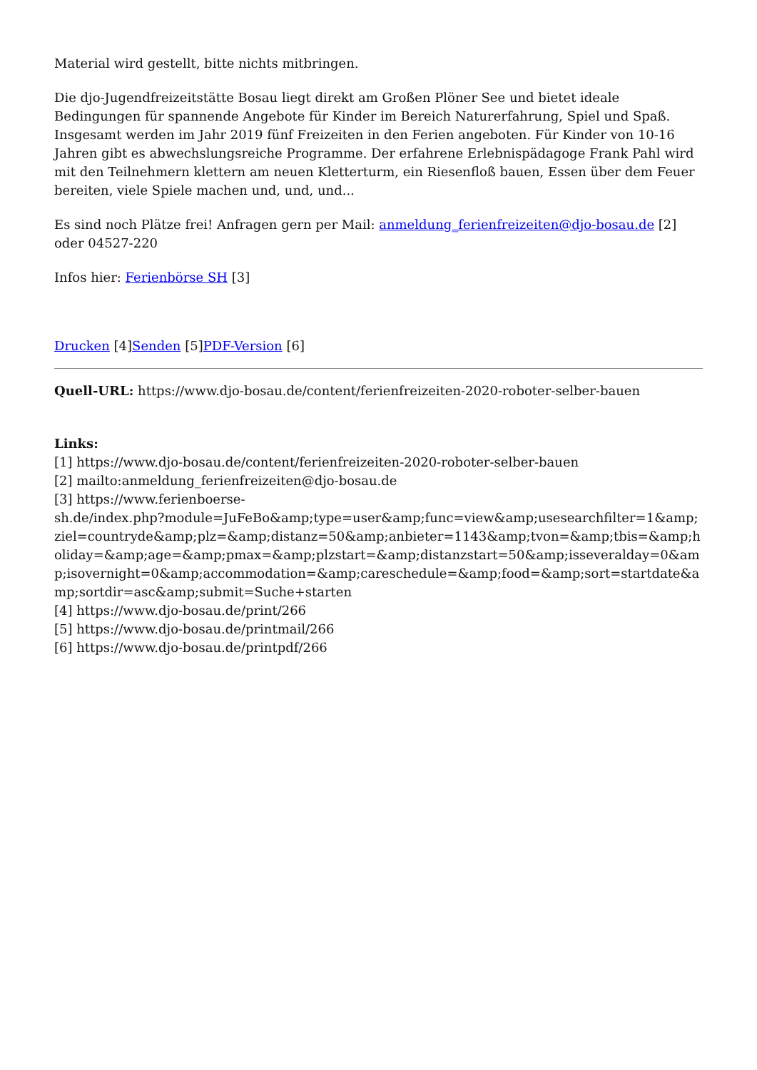Material wird gestellt, bitte nichts mitbringen.
Die djo-Jugendfreizeitstätte Bosau liegt direkt am Großen Plöner See und bietet ideale Bedingungen für spannende Angebote für Kinder im Bereich Naturerfahrung, Spiel und Spaß. Insgesamt werden im Jahr 2019 fünf Freizeiten in den Ferien angeboten. Für Kinder von 10-16 Jahren gibt es abwechslungsreiche Programme. Der erfahrene Erlebnispädagoge Frank Pahl wird mit den Teilnehmern klettern am neuen Kletterturm, ein Riesenfloß bauen, Essen über dem Feuer bereiten, viele Spiele machen und, und, und...
Es sind noch Plätze frei! Anfragen gern per Mail: anmeldung_ferienfreizeiten@djo-bosau.de [2] oder 04527-220
Infos hier: Ferienbörse SH [3]
Drucken [4]Senden [5]PDF-Version [6]
Quell-URL: https://www.djo-bosau.de/content/ferienfreizeiten-2020-roboter-selber-bauen
Links:
[1] https://www.djo-bosau.de/content/ferienfreizeiten-2020-roboter-selber-bauen
[2] mailto:anmeldung_ferienfreizeiten@djo-bosau.de
[3] https://www.ferienboerse-
sh.de/index.php?module=JuFeBo&amp;type=user&amp;func=view&amp;usesearchfilter=1&amp;ziel=countryde&amp;plz=&amp;distanz=50&amp;anbieter=1143&amp;tvon=&amp;tbis=&amp;holiday=&amp;age=&amp;pmax=&amp;plzstart=&amp;distanzstart=50&amp;isseveralday=0&amp;isovernight=0&amp;accommodation=&amp;careschedule=&amp;food=&amp;sort=startdate&amp;sortdir=asc&amp;submit=Suche+starten
[4] https://www.djo-bosau.de/print/266
[5] https://www.djo-bosau.de/printmail/266
[6] https://www.djo-bosau.de/printpdf/266